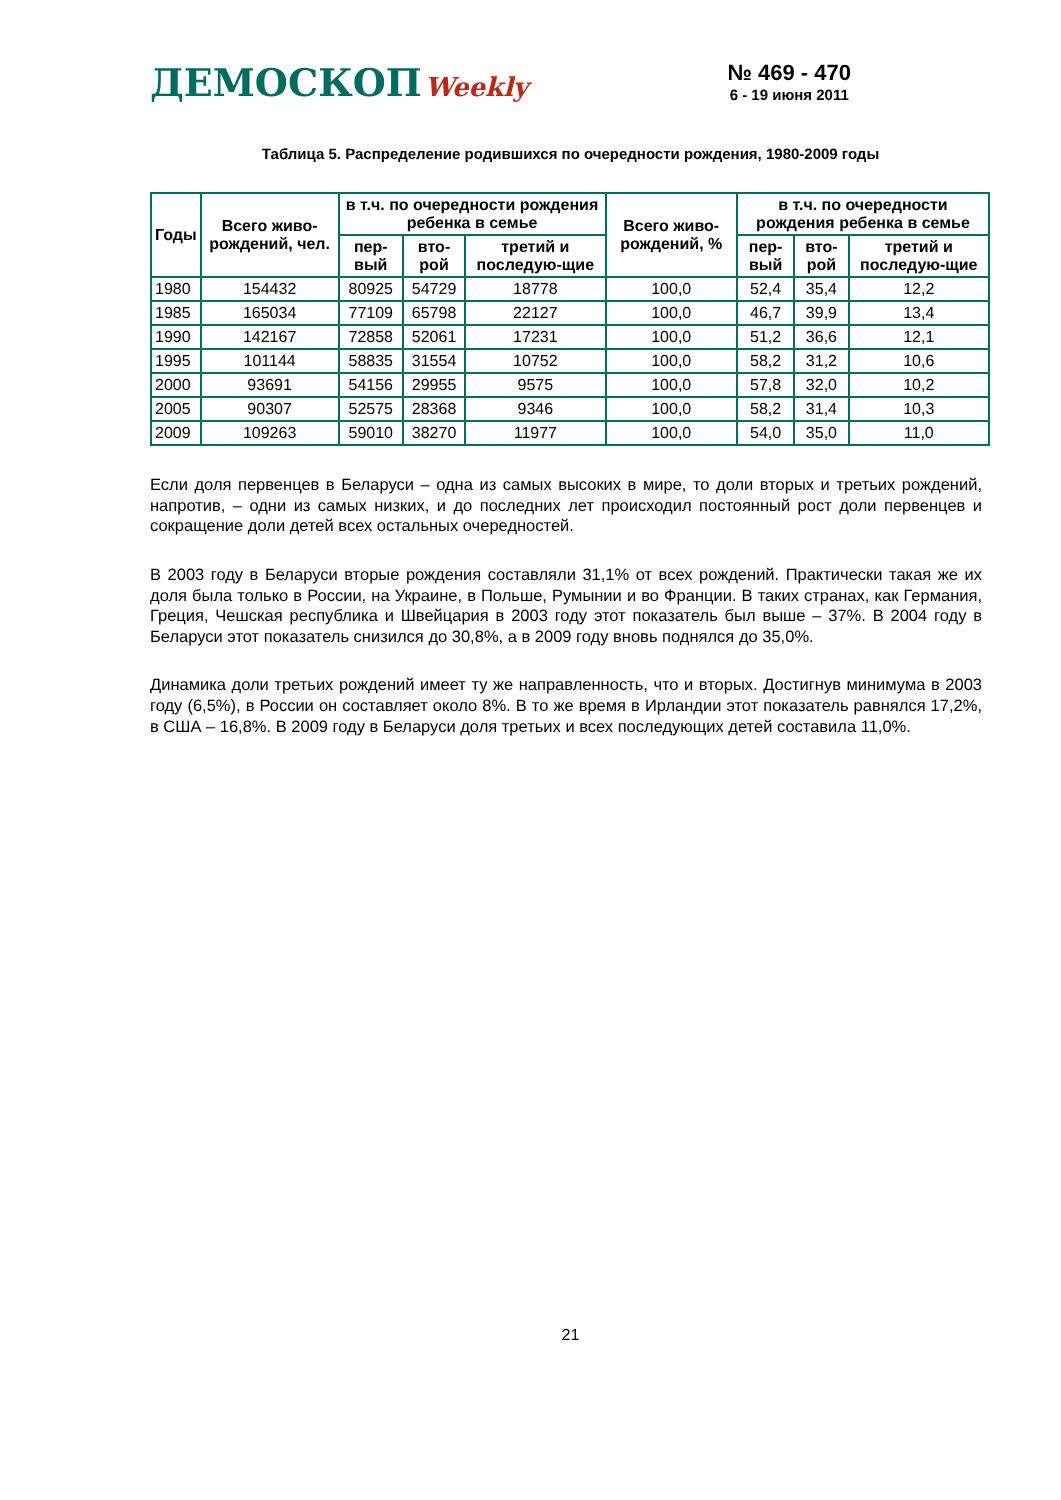ДЕМОСКОП Weekly
№ 469 - 470
6 - 19 июня 2011
Таблица 5. Распределение родившихся по очередности рождения, 1980-2009 годы
| Годы | Всего живо-рождений, чел. | в т.ч. по очередности рождения ребенка в семье | | | Всего живо-рождений, % | в т.ч. по очередности рождения ребенка в семье | | |
| --- | --- | --- | --- | --- | --- | --- | --- | --- |
| | | пер-вый | вто-рой | третий и последую-щие | | пер-вый | вто-рой | третий и последую-щие |
| 1980 | 154432 | 80925 | 54729 | 18778 | 100,0 | 52,4 | 35,4 | 12,2 |
| 1985 | 165034 | 77109 | 65798 | 22127 | 100,0 | 46,7 | 39,9 | 13,4 |
| 1990 | 142167 | 72858 | 52061 | 17231 | 100,0 | 51,2 | 36,6 | 12,1 |
| 1995 | 101144 | 58835 | 31554 | 10752 | 100,0 | 58,2 | 31,2 | 10,6 |
| 2000 | 93691 | 54156 | 29955 | 9575 | 100,0 | 57,8 | 32,0 | 10,2 |
| 2005 | 90307 | 52575 | 28368 | 9346 | 100,0 | 58,2 | 31,4 | 10,3 |
| 2009 | 109263 | 59010 | 38270 | 11977 | 100,0 | 54,0 | 35,0 | 11,0 |
Если доля первенцев в Беларуси – одна из самых высоких в мире, то доли вторых и третьих рождений, напротив, – одни из самых низких, и до последних лет происходил постоянный рост доли первенцев и сокращение доли детей всех остальных очередностей.
В 2003 году в Беларуси вторые рождения составляли 31,1% от всех рождений. Практически такая же их доля была только в России, на Украине, в Польше, Румынии и во Франции. В таких странах, как Германия, Греция, Чешская республика и Швейцария в 2003 году этот показатель был выше – 37%. В 2004 году в Беларуси этот показатель снизился до 30,8%, а в 2009 году вновь поднялся до 35,0%.
Динамика доли третьих рождений имеет ту же направленность, что и вторых. Достигнув минимума в 2003 году (6,5%), в России он составляет около 8%. В то же время в Ирландии этот показатель равнялся 17,2%, в США – 16,8%. В 2009 году в Беларуси доля третьих и всех последующих детей составила 11,0%.
21